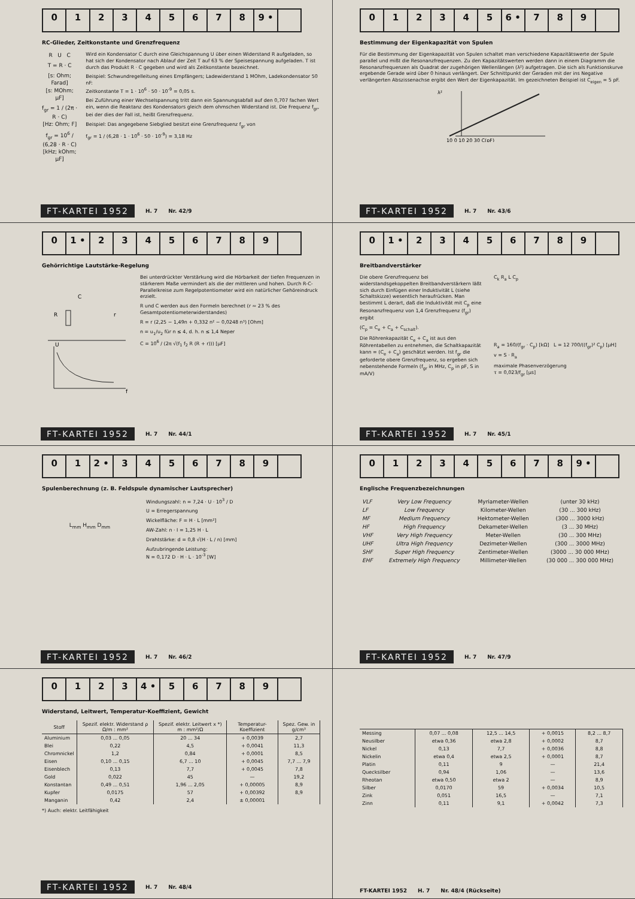012345678 9 •
RC-Glieder, Zeitkonstante und Grenzfrequenz
R U C
T = R · C
[s: Ohm; Farad]
[s: MOhm; µF]
f<sub>gr</sub> = 1 / (2π · R · C)
[Hz: Ohm; F]
f<sub>gr</sub> = 10<sup>6</sup> / (6,28 · R · C)
[kHz; kOhm; µF]
Wird ein Kondensator C durch eine Gleichspannung U über einen Widerstand R aufgeladen, so hat sich der Kondensator nach Ablauf der Zeit T auf 63 % der Speisespannung aufgeladen. T ist durch das Produkt R · C gegeben und wird als Zeitkonstante bezeichnet.
Beispiel: Schwundregelleitung eines Empfängers; Ladewiderstand 1 MOhm, Ladekondensator 50 nF:
Zeitkonstante T = 1 · 10<sup>6</sup> · 50 · 10<sup>-9</sup> = 0,05 s.
Bei Zuführung einer Wechselspannung tritt dann ein Spannungsabfall auf den 0,707 fachen Wert ein, wenn die Reaktanz des Kondensators gleich dem ohmschen Widerstand ist. Die Frequenz f<sub>gr</sub>, bei der dies der Fall ist, heißt Grenzfrequenz.
Beispiel: Das angegebene Siebglied besitzt eine Grenzfrequenz f<sub>gr</sub> von
f<sub>gr</sub> = 1 / (6,28 · 1 · 10<sup>6</sup> · 50 · 10<sup>-9</sup>) = 3,18 Hz
FT-KARTEI 1952 H. 7 Nr. 42/9
012345 6 • 789
Bestimmung der Eigenkapazität von Spulen
Für die Bestimmung der Eigenkapazität von Spulen schaltet man verschiedene Kapazitätswerte der Spule parallel und mißt die Resonanzfrequenzen. Zu den Kapazitätswerten werden dann in einem Diagramm die Resonanzfrequenzen als Quadrat der zugehörigen Wellenlängen (λ²) aufgetragen. Die sich als Funktionskurve ergebende Gerade wird über 0 hinaus verlängert. Der Schnittpunkt der Geraden mit der ins Negative verlängerten Abszissenachse ergibt den Wert der Eigenkapazität. Im gezeichneten Beispiel ist C<sub>eigen</sub> = 5 pF.
λ²
10 0 10 20 30 C(pF)
FT-KARTEI 1952 H. 7 Nr. 43/6
0 1 • 23456789
Gehörrichtige Lautstärke-Regelung
R
C
r
U
f
Bei unterdrückter Verstärkung wird die Hörbarkeit der tiefen Frequenzen in stärkerem Maße vermindert als die der mittleren und hohen. Durch R-C-Parallelkreise zum Regelpotentiometer wird ein natürlicher Gehöreindruck erzielt.
R und C werden aus den Formeln berechnet (r ≈ 23 % des Gesamtpotentiometerwiderstandes)
R = r (2,25 − 1,49n + 0,332 n² − 0,0248 n³) [Ohm]
n = u<sub>1</sub>/u<sub>2</sub> für n ≤ 4, d. h. n ≤ 1,4 Neper
C = 10<sup>6</sup> / (2π √(f<sub>1</sub> f<sub>2</sub> R (R + r))) [µF]
FT-KARTEI 1952 H. 7 Nr. 44/1
0 1 • 23456789
Breitbandverstärker
Die obere Grenzfrequenz bei widerstandsgekoppelten Breitbandverstärkern läßt sich durch Einfügen einer Induktivität L (siehe Schaltskizze) wesentlich heraufrücken. Man bestimmt L derart, daß die Induktivität mit C<sub>p</sub> eine Resonanzfrequenz von 1,4 Grenzfrequenz (f<sub>gr</sub>) ergibt
(C<sub>p</sub> = C<sub>e</sub> + C<sub>a</sub> + C<sub>schalt</sub>).
Die Röhrenkapazität C<sub>e</sub> + C<sub>a</sub> ist aus den Röhrentabellen zu entnehmen, die Schaltkapazität kann = (C<sub>e</sub> + C<sub>a</sub>) geschätzt werden. Ist f<sub>gr</sub> die geforderte obere Grenzfrequenz, so ergeben sich nebenstehende Formeln (f<sub>gr</sub> in MHz, C<sub>p</sub> in pF, S in mA/V)
C<sub>k</sub> R<sub>a</sub> L C<sub>p</sub>
R<sub>a</sub> = 160/(f<sub>gr</sub> · C<sub>p</sub>) [kΩ] L = 12 700/((f<sub>gr</sub>)² C<sub>p</sub>) [µH]
v = S · R<sub>a</sub>
maximale Phasenverzögerung
τ = 0,023/f<sub>gr</sub> [µs]
FT-KARTEI 1952 H. 7 Nr. 45/1
01 2 • 3456789
Spulenberechnung (z. B. Feldspule dynamischer Lautsprecher)
L<sub>mm</sub> H<sub>mm</sub> D<sub>mm</sub>
Windungszahl: n = 7,24 · U · 10<sup>3</sup> / D
U = Erregerspannung
Wickelfläche: F = H · L [mm²]
AW-Zahl: n · I = 1,25 H · L
Drahtstärke: d = 0,8 √(H · L / n) [mm]
Aufzubringende Leistung:
N = 0,172 D · H · L · 10<sup>-3</sup> [W]
FT-KARTEI 1952 H. 7 Nr. 46/2
012345678 9 •
Englische Frequenzbezeichnungen
| VLF | Very Low Frequency | Myriameter-Wellen | (unter 30 kHz) |
| LF | Low Frequency | Kilometer-Wellen | (30 ... 300 kHz) |
| MF | Medium Frequency | Hektometer-Wellen | (300 ... 3000 kHz) |
| HF | High Frequency | Dekameter-Wellen | (3 ... 30 MHz) |
| VHF | Very High Frequency | Meter-Wellen | (30 ... 300 MHz) |
| UHF | Ultra High Frequency | Dezimeter-Wellen | (300 ... 3000 MHz) |
| SHF | Super High Frequency | Zentimeter-Wellen | (3000 ... 30 000 MHz) |
| EHF | Extremely High Frequency | Millimeter-Wellen | (30 000 ... 300 000 MHz) |
FT-KARTEI 1952 H. 7 Nr. 47/9
0123 4 • 56789
Widerstand, Leitwert, Temperatur-Koeffizient, Gewicht
| Stoff | Spezif. elektr. Widerstand ρ Ω/m : mm² | Spezif. elektr. Leitwert x *) m : mm²/Ω | Temperatur-Koeffizient | Spez. Gew. in g/cm³ |
| --- | --- | --- | --- | --- |
| Aluminium | 0,03 ... 0,05 | 20 ... 34 | + 0,0039 | 2,7 |
| Blei | 0,22 | 4,5 | + 0,0041 | 11,3 |
| Chromnickel | 1,2 | 0,84 | + 0,0001 | 8,5 |
| Eisen | 0,10 ... 0,15 | 6,7 ... 10 | + 0,0045 | 7,7 ... 7,9 |
| Eisenblech | 0,13 | 7,7 | + 0,0045 | 7,8 |
| Gold | 0,022 | 45 | — | 19,2 |
| Konstantan | 0,49 ... 0,51 | 1,96 ... 2,05 | + 0,00005 | 8,9 |
| Kupfer | 0,0175 | 57 | + 0,00392 | 8,9 |
| Manganin | 0,42 | 2,4 | ± 0,00001 | |
*) Auch: elektr. Leitfähigkeit
FT-KARTEI 1952 H. 7 Nr. 48/4
| Messing | 0,07 ... 0,08 | 12,5 ... 14,5 | + 0,0015 | 8,2 ... 8,7 |
| Neusilber | etwa 0,36 | etwa 2,8 | + 0,0002 | 8,7 |
| Nickel | 0,13 | 7,7 | + 0,0036 | 8,8 |
| Nickelin | etwa 0,4 | etwa 2,5 | + 0,0001 | 8,7 |
| Platin | 0,11 | 9 | — | 21,4 |
| Quecksilber | 0,94 | 1,06 | — | 13,6 |
| Rheotan | etwa 0,50 | etwa 2 | — | 8,9 |
| Silber | 0,0170 | 59 | + 0,0034 | 10,5 |
| Zink | 0,051 | 16,5 | — | 7,1 |
| Zinn | 0,11 | 9,1 | + 0,0042 | 7,3 |
FT-KARTEI 1952 H. 7 Nr. 48/4 (Rückseite)